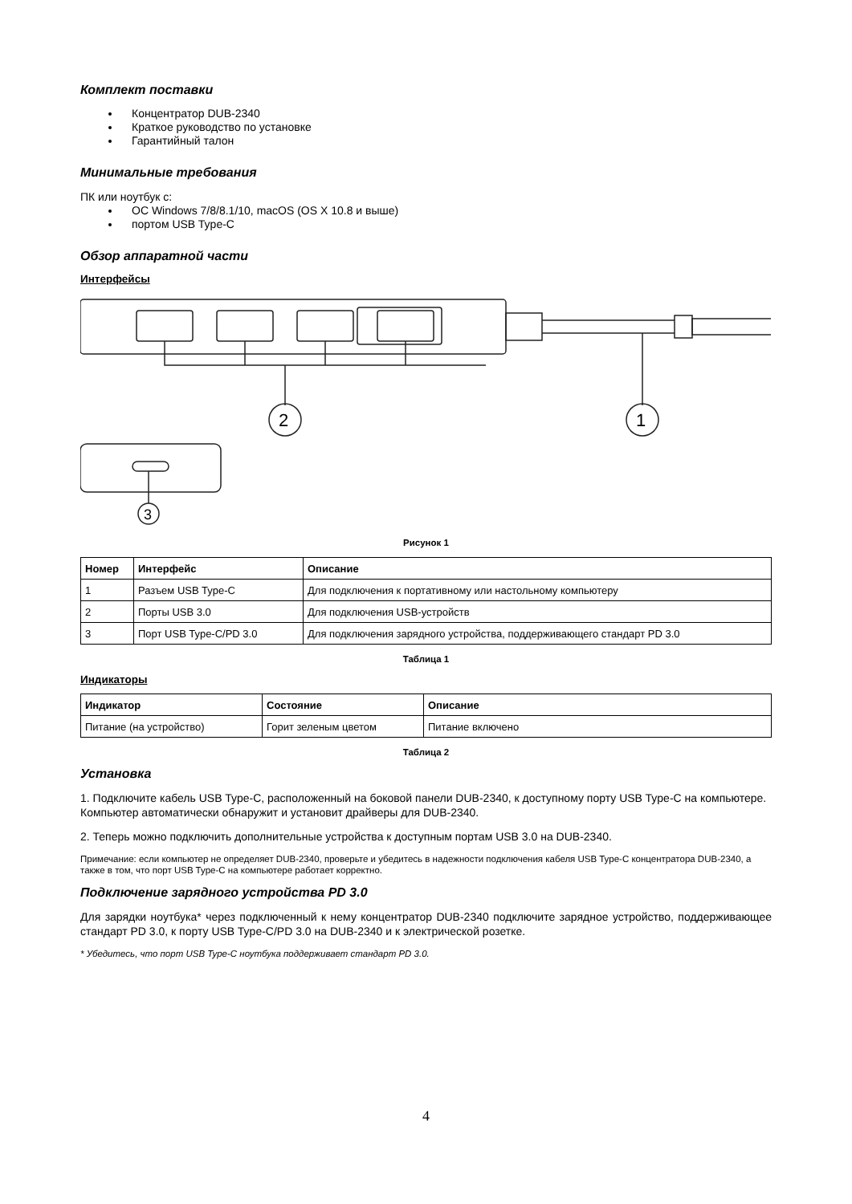Комплект поставки
Концентратор DUB-2340
Краткое руководство по установке
Гарантийный талон
Минимальные требования
ПК или ноутбук с:
ОС Windows 7/8/8.1/10, macOS (OS X 10.8 и выше)
портом USB Type-C
Обзор аппаратной части
Интерфейсы
2
1
3
Рисунок 1
| Номер | Интерфейс | Описание |
| --- | --- | --- |
| 1 | Разъем USB Type-C | Для подключения к портативному или настольному компьютеру |
| 2 | Порты USB 3.0 | Для подключения USB-устройств |
| 3 | Порт USB Type-C/PD 3.0 | Для подключения зарядного устройства, поддерживающего стандарт PD 3.0 |
Таблица 1
Индикаторы
| Индикатор | Состояние | Описание |
| --- | --- | --- |
| Питание (на устройство) | Горит зеленым цветом | Питание включено |
Таблица 2
Установка
1. Подключите кабель USB Type-C, расположенный на боковой панели DUB-2340, к доступному порту USB Type-C на компьютере. Компьютер автоматически обнаружит и установит драйверы для DUB-2340.
2. Теперь можно подключить дополнительные устройства к доступным портам USB 3.0 на DUB-2340.
Примечание: если компьютер не определяет DUB-2340, проверьте и убедитесь в надежности подключения кабеля USB Type-C концентратора DUB-2340, а также в том, что порт USB Type-C на компьютере работает корректно.
Подключение зарядного устройства PD 3.0
Для зарядки ноутбука* через подключенный к нему концентратор DUB-2340 подключите зарядное устройство, поддерживающее стандарт PD 3.0, к порту USB Type-C/PD 3.0 на DUB-2340 и к электрической розетке.
* Убедитесь, что порт USB Type-C ноутбука поддерживает стандарт PD 3.0.
4